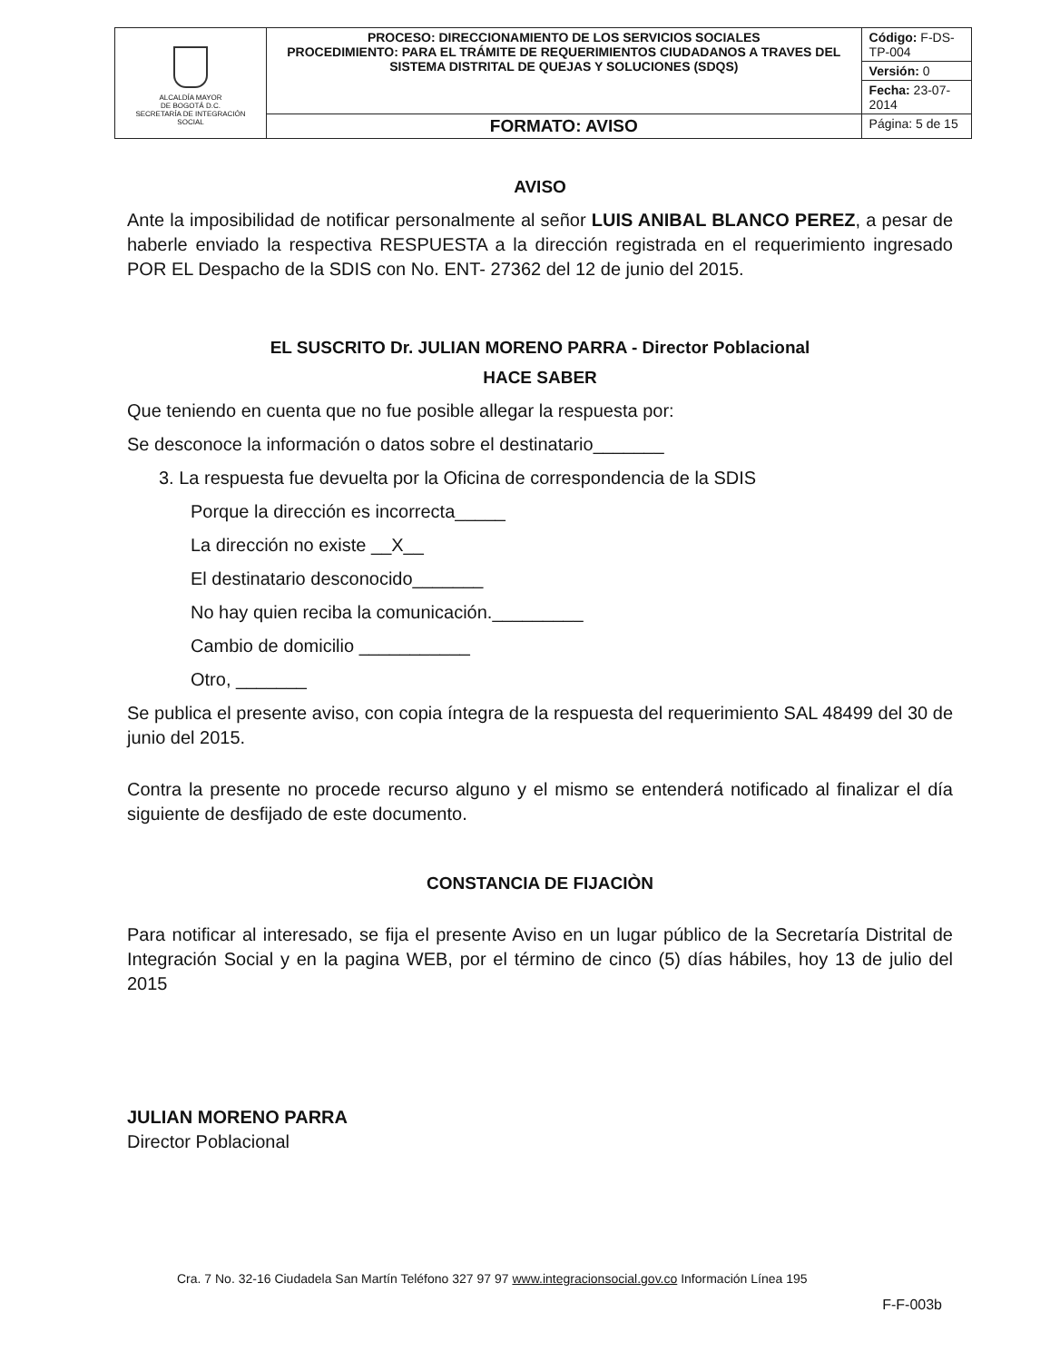| ALCALDÍA MAYOR DE BOGOTÁ D.C. SECRETARÍA DE INTEGRACIÓN SOCIAL | PROCESO: DIRECCIONAMIENTO DE LOS SERVICIOS SOCIALES PROCEDIMIENTO: PARA EL TRÁMITE DE REQUERIMIENTOS CIUDADANOS A TRAVES DEL SISTEMA DISTRITAL DE QUEJAS Y SOLUCIONES (SDQS) | Código: F-DS-TP-004 |
| | | Versión: 0 |
| | | Fecha: 23-07-2014 |
| | FORMATO: AVISO | Página: 5 de 15 |
AVISO
Ante la imposibilidad de notificar personalmente al señor LUIS ANIBAL BLANCO PEREZ, a pesar de haberle enviado la respectiva RESPUESTA a la dirección registrada en el requerimiento ingresado POR EL Despacho de la SDIS con No. ENT- 27362 del 12 de junio del 2015.
EL SUSCRITO Dr. JULIAN MORENO PARRA - Director Poblacional
HACE SABER
Que teniendo en cuenta que no fue posible allegar la respuesta por:
Se desconoce la información o datos sobre el destinatario_______
3. La respuesta fue devuelta por la Oficina de correspondencia de la SDIS
Porque la dirección es incorrecta_____
La dirección no existe __X__
El destinatario desconocido_______
No hay quien reciba la comunicación._________
Cambio de domicilio ___________
Otro, _______
Se publica el presente aviso, con copia íntegra de la respuesta del requerimiento SAL 48499 del 30 de junio del 2015.
Contra la presente no procede recurso alguno y el mismo se entenderá notificado al finalizar el día siguiente de desfijado de este documento.
CONSTANCIA DE FIJACIÒN
Para notificar al interesado, se fija el presente Aviso en un lugar público de la Secretaría Distrital de Integración Social y en la pagina WEB, por el término de cinco (5) días hábiles, hoy 13 de julio del 2015
JULIAN MORENO PARRA
Director Poblacional
Cra. 7 No. 32-16 Ciudadela San Martín Teléfono 327 97 97 www.integracionsocial.gov.co Información Línea 195
F-F-003b